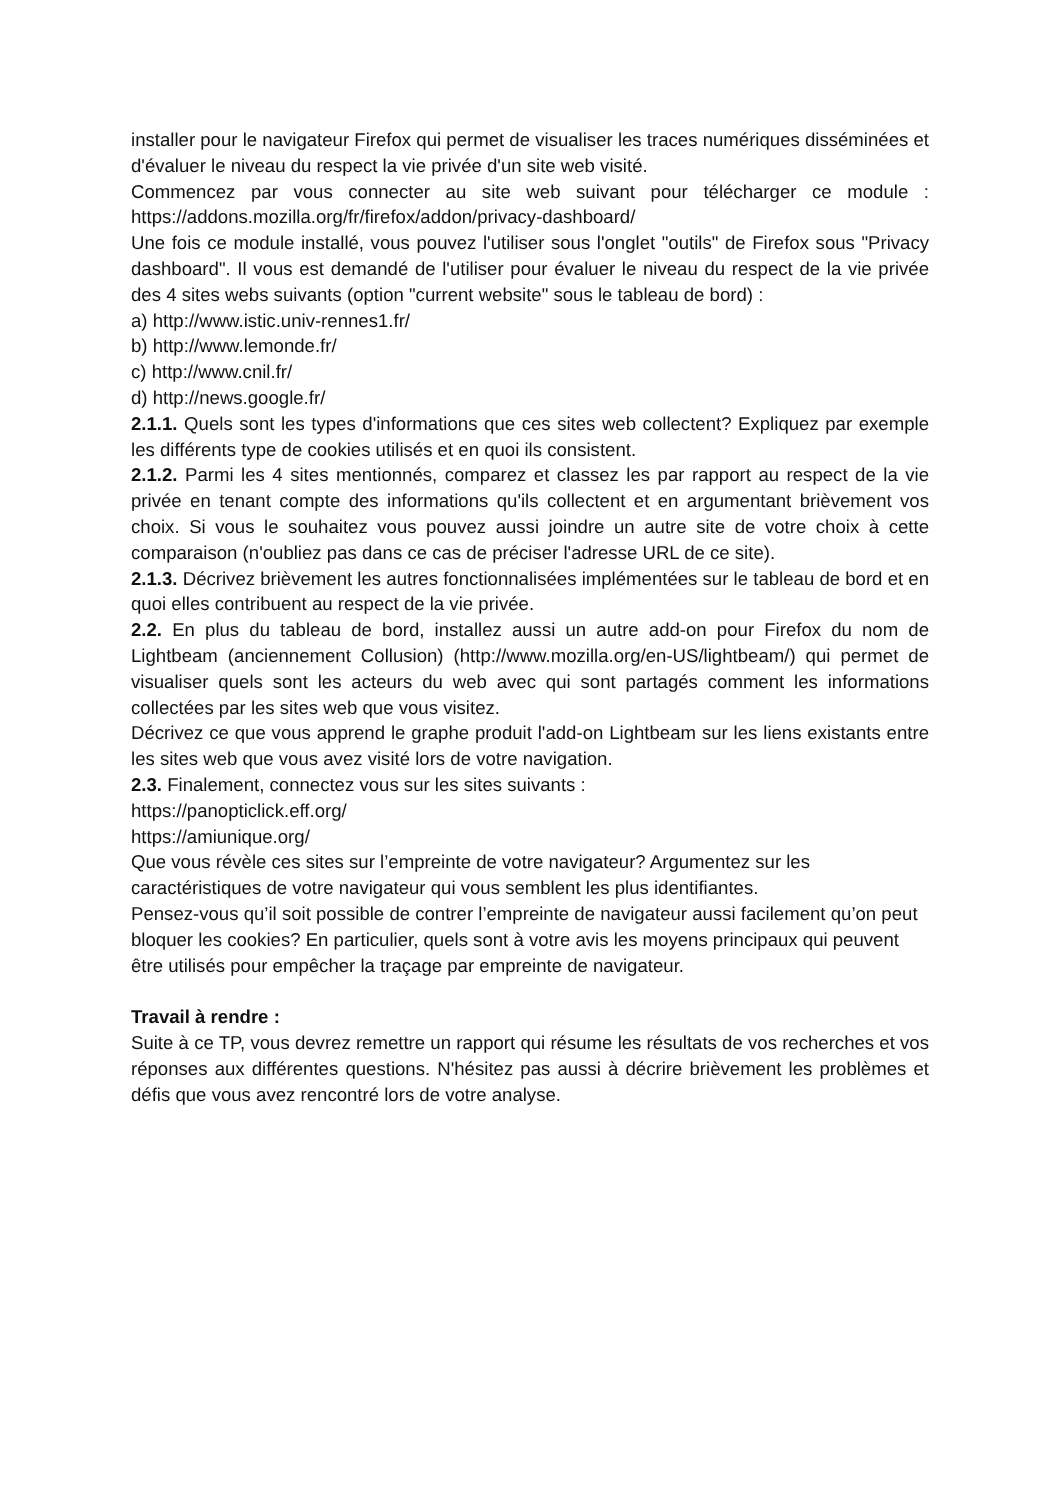installer pour le navigateur Firefox qui permet de visualiser les traces numériques disséminées et d'évaluer le niveau du respect la vie privée d'un site web visité.
Commencez par vous connecter au site web suivant pour télécharger ce module : https://addons.mozilla.org/fr/firefox/addon/privacy-dashboard/
Une fois ce module installé, vous pouvez l'utiliser sous l'onglet "outils" de Firefox sous "Privacy dashboard". Il vous est demandé de l'utiliser pour évaluer le niveau du respect de la vie privée des 4 sites webs suivants (option "current website" sous le tableau de bord) :
a) http://www.istic.univ-rennes1.fr/
b) http://www.lemonde.fr/
c) http://www.cnil.fr/
d) http://news.google.fr/
2.1.1. Quels sont les types d'informations que ces sites web collectent? Expliquez par exemple les différents type de cookies utilisés et en quoi ils consistent.
2.1.2. Parmi les 4 sites mentionnés, comparez et classez les par rapport au respect de la vie privée en tenant compte des informations qu'ils collectent et en argumentant brièvement vos choix. Si vous le souhaitez vous pouvez aussi joindre un autre site de votre choix à cette comparaison (n'oubliez pas dans ce cas de préciser l'adresse URL de ce site).
2.1.3. Décrivez brièvement les autres fonctionnalisées implémentées sur le tableau de bord et en quoi elles contribuent au respect de la vie privée.
2.2. En plus du tableau de bord, installez aussi un autre add-on pour Firefox du nom de Lightbeam (anciennement Collusion) (http://www.mozilla.org/en-US/lightbeam/) qui permet de visualiser quels sont les acteurs du web avec qui sont partagés comment les informations collectées par les sites web que vous visitez.
Décrivez ce que vous apprend le graphe produit l'add-on Lightbeam sur les liens existants entre les sites web que vous avez visité lors de votre navigation.
2.3. Finalement, connectez vous sur les sites suivants :
https://panopticlick.eff.org/
https://amiunique.org/
Que vous révèle ces sites sur l’empreinte de votre navigateur? Argumentez sur les caractéristiques de votre navigateur qui vous semblent les plus identifiantes.
Pensez-vous qu’il soit possible de contrer l’empreinte de navigateur aussi facilement qu’on peut bloquer les cookies? En particulier, quels sont à votre avis les moyens principaux qui peuvent être utilisés pour empêcher la traçage par empreinte de navigateur.
Travail à rendre :
Suite à ce TP, vous devrez remettre un rapport qui résume les résultats de vos recherches et vos réponses aux différentes questions. N'hésitez pas aussi à décrire brièvement les problèmes et défis que vous avez rencontré lors de votre analyse.